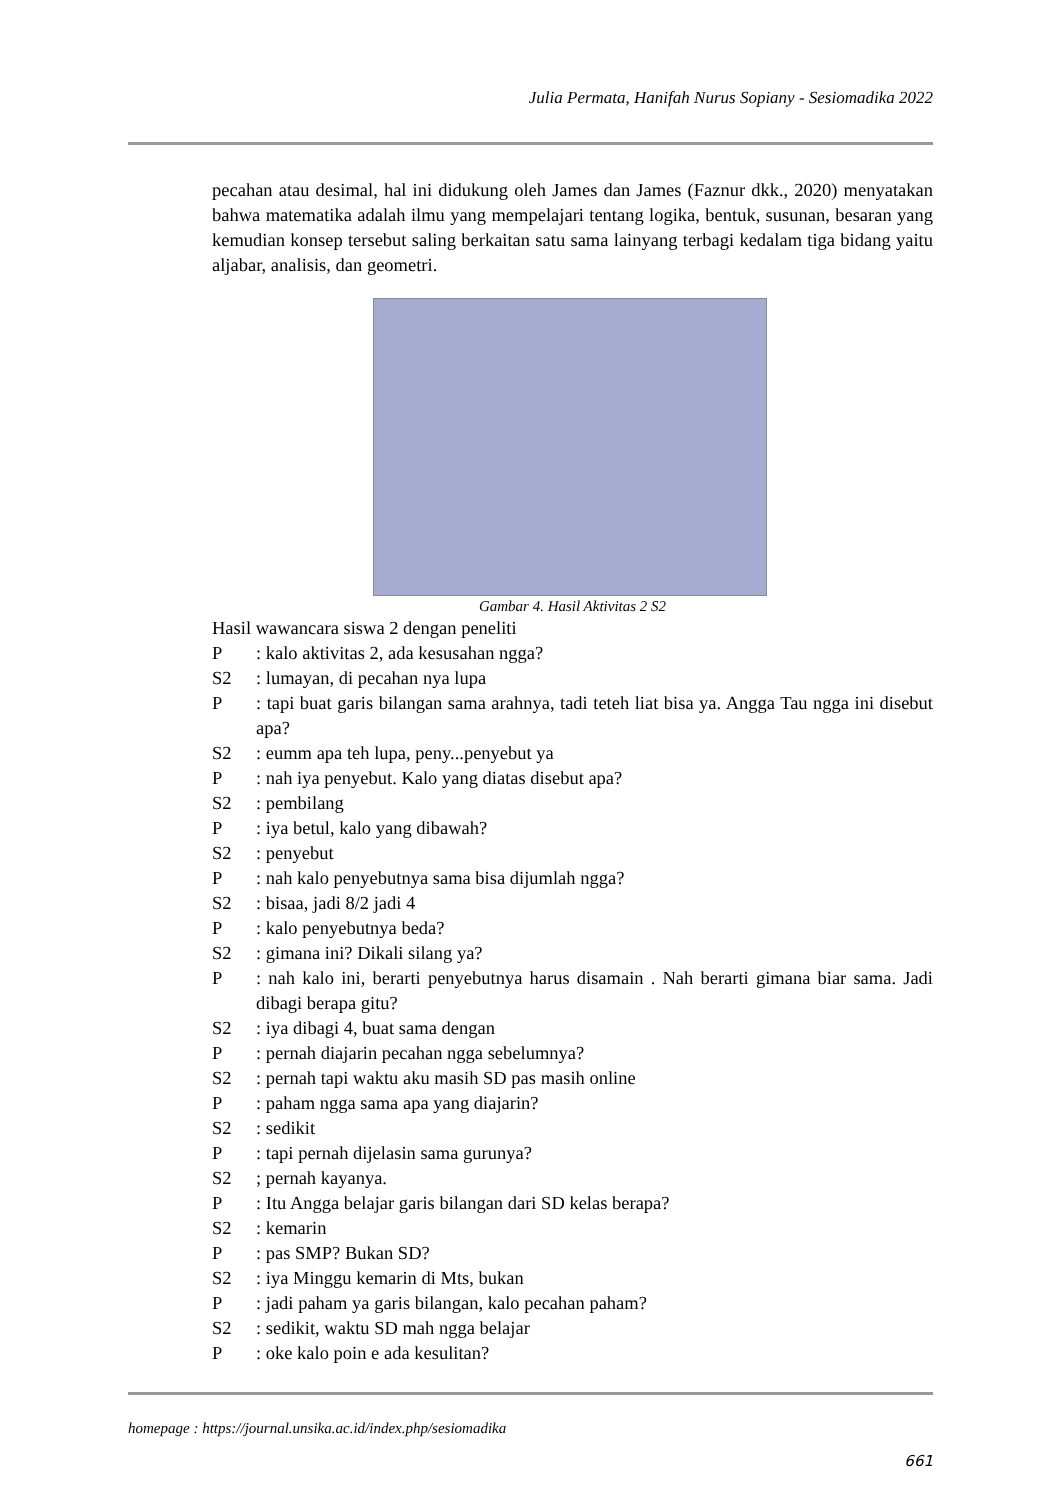Julia Permata, Hanifah Nurus Sopiany - Sesiomadika 2022
pecahan atau desimal, hal ini didukung oleh James dan James (Faznur dkk., 2020) menyatakan bahwa matematika adalah ilmu yang mempelajari tentang logika, bentuk, susunan, besaran yang kemudian konsep tersebut saling berkaitan satu sama lainyang terbagi kedalam tiga bidang yaitu aljabar, analisis, dan geometri.
Gambar 4. Hasil Aktivitas 2 S2
Hasil wawancara siswa 2 dengan peneliti
P: kalo aktivitas 2, ada kesusahan ngga?
S2: lumayan, di pecahan nya lupa
P: tapi buat garis bilangan sama arahnya, tadi teteh liat bisa ya. Angga Tau ngga ini disebut apa?
S2: eumm apa teh lupa, peny...penyebut ya
P: nah iya penyebut. Kalo yang diatas disebut apa?
S2: pembilang
P: iya betul, kalo yang dibawah?
S2: penyebut
P: nah kalo penyebutnya sama bisa dijumlah ngga?
S2: bisaa, jadi 8/2 jadi 4
P: kalo penyebutnya beda?
S2: gimana ini? Dikali silang ya?
P: nah kalo ini, berarti penyebutnya harus disamain . Nah berarti gimana biar sama. Jadi dibagi berapa gitu?
S2: iya dibagi 4, buat sama dengan
P: pernah diajarin pecahan ngga sebelumnya?
S2: pernah tapi waktu aku masih SD pas masih online
P: paham ngga sama apa yang diajarin?
S2: sedikit
P: tapi pernah dijelasin sama gurunya?
S2; pernah kayanya.
P: Itu Angga belajar garis bilangan dari SD kelas berapa?
S2: kemarin
P: pas SMP? Bukan SD?
S2: iya Minggu kemarin di Mts, bukan
P: jadi paham ya garis bilangan, kalo pecahan paham?
S2: sedikit, waktu SD mah ngga belajar
P: oke kalo poin e ada kesulitan?
homepage : https://journal.unsika.ac.id/index.php/sesiomadika
661